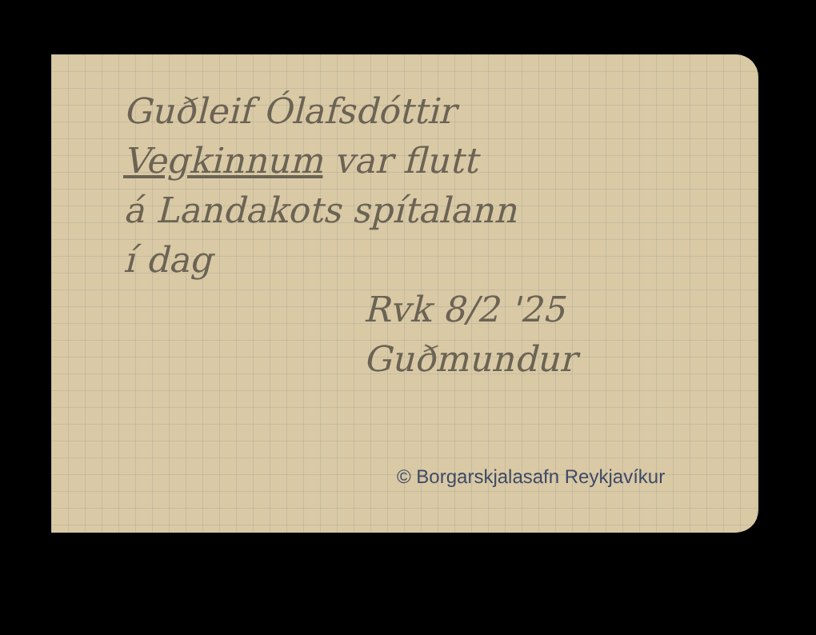Guðleif Ólafsdóttir
Vegkinnum var flutt
á Landakots spítalann
í dag
Rvk 8/2 '25
Guðmundur
© Borgarskjalasafn Reykjavíkur